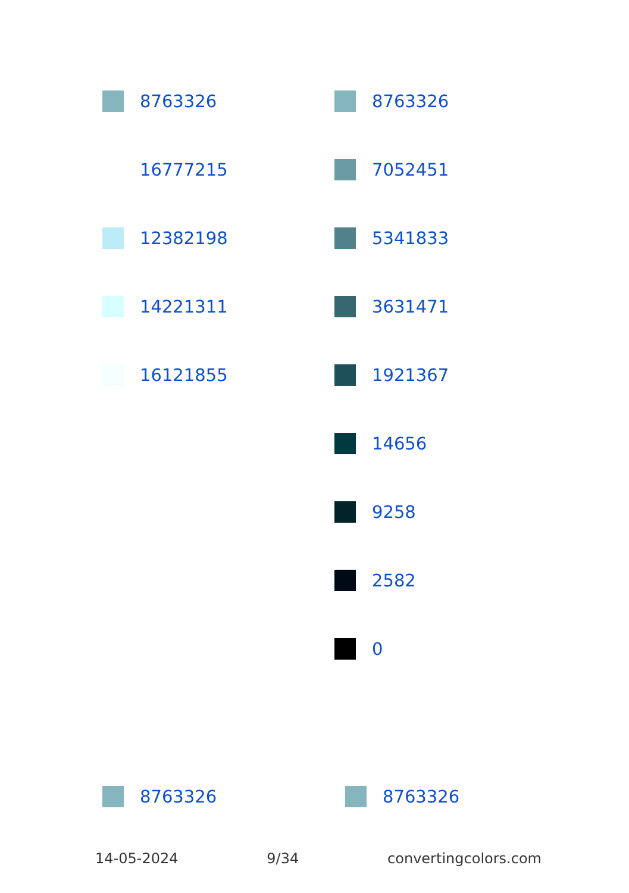8763326
16777215
12382198
14221311
16121855
8763326
7052451
5341833
3631471
1921367
14656
9258
2582
0
8763326 8763326
14-05-2024 9/34 convertingcolors.com